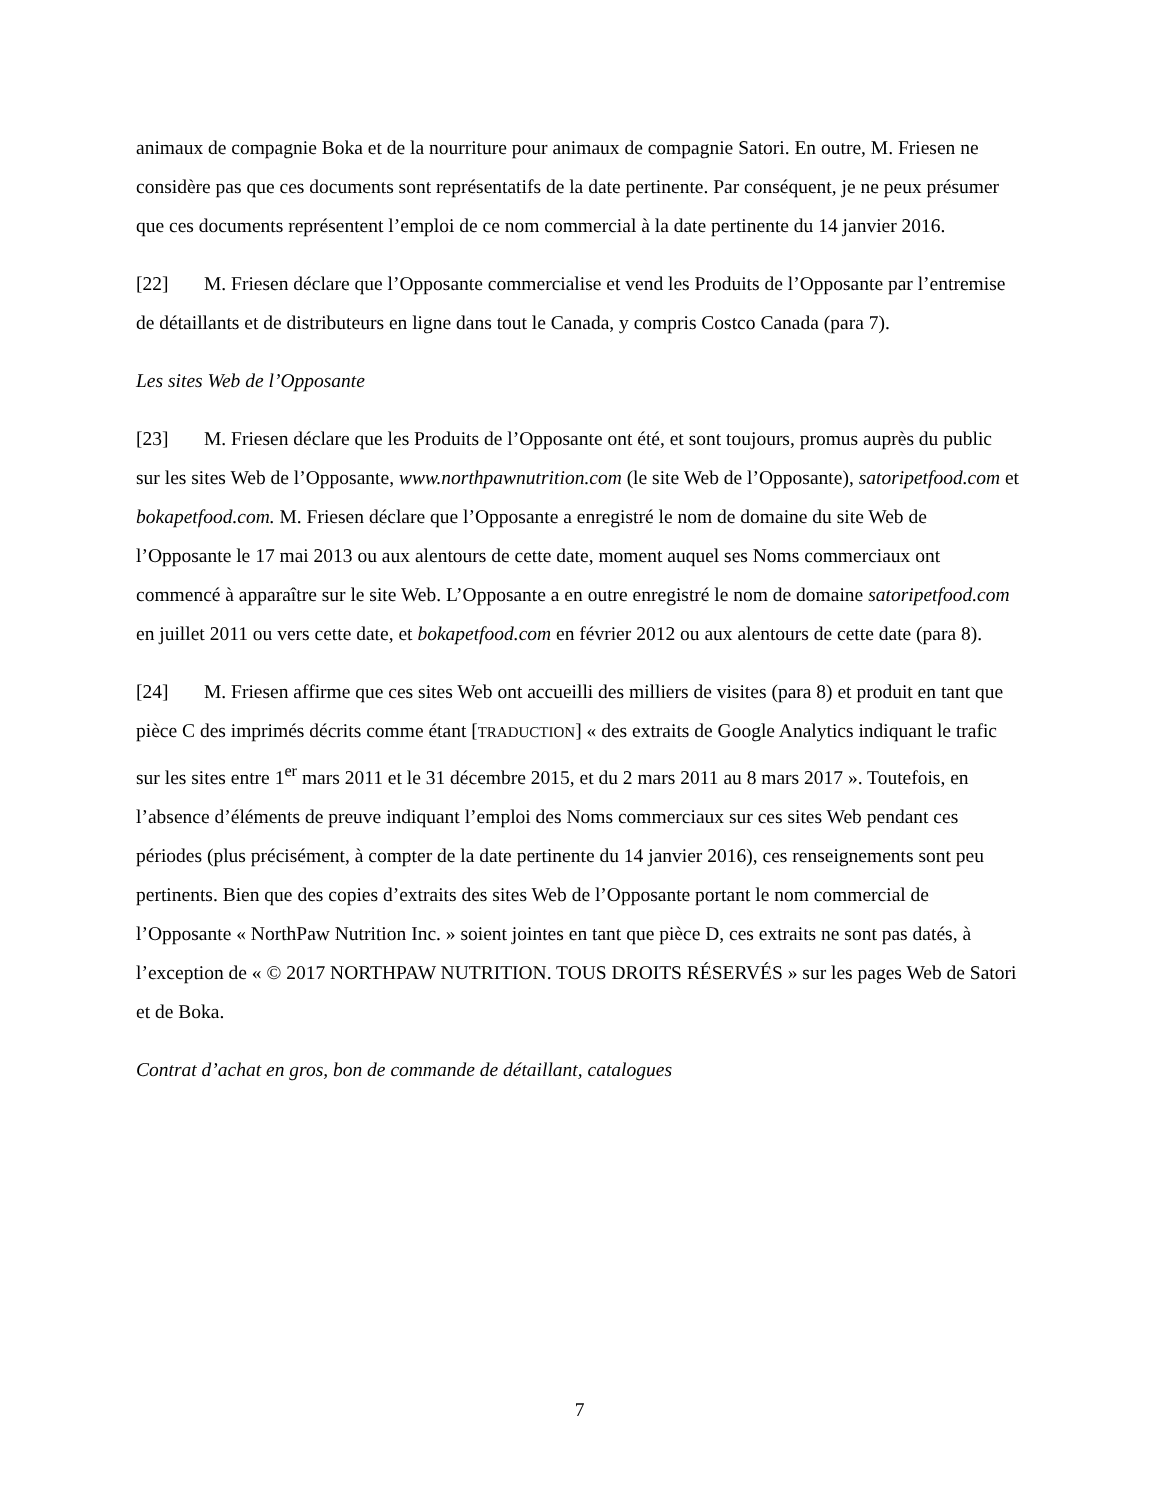animaux de compagnie Boka et de la nourriture pour animaux de compagnie Satori. En outre, M. Friesen ne considère pas que ces documents sont représentatifs de la date pertinente. Par conséquent, je ne peux présumer que ces documents représentent l’emploi de ce nom commercial à la date pertinente du 14 janvier 2016.
[22] M. Friesen déclare que l’Opposante commercialise et vend les Produits de l’Opposante par l’entremise de détaillants et de distributeurs en ligne dans tout le Canada, y compris Costco Canada (para 7).
Les sites Web de l’Opposante
[23] M. Friesen déclare que les Produits de l’Opposante ont été, et sont toujours, promus auprès du public sur les sites Web de l’Opposante, www.northpawnutrition.com (le site Web de l’Opposante), satoripetfood.com et bokapetfood.com. M. Friesen déclare que l’Opposante a enregistré le nom de domaine du site Web de l’Opposante le 17 mai 2013 ou aux alentours de cette date, moment auquel ses Noms commerciaux ont commencé à apparaître sur le site Web. L’Opposante a en outre enregistré le nom de domaine satoripetfood.com en juillet 2011 ou vers cette date, et bokapetfood.com en février 2012 ou aux alentours de cette date (para 8).
[24] M. Friesen affirme que ces sites Web ont accueilli des milliers de visites (para 8) et produit en tant que pièce C des imprimés décrits comme étant [TRADUCTION] « des extraits de Google Analytics indiquant le trafic sur les sites entre 1<sup>er</sup> mars 2011 et le 31 décembre 2015, et du 2 mars 2011 au 8 mars 2017 ». Toutefois, en l’absence d’éléments de preuve indiquant l’emploi des Noms commerciaux sur ces sites Web pendant ces périodes (plus précisément, à compter de la date pertinente du 14 janvier 2016), ces renseignements sont peu pertinents. Bien que des copies d’extraits des sites Web de l’Opposante portant le nom commercial de l’Opposante « NorthPaw Nutrition Inc. » soient jointes en tant que pièce D, ces extraits ne sont pas datés, à l’exception de « © 2017 NORTHPAW NUTRITION. TOUS DROITS RÉSERVÉS » sur les pages Web de Satori et de Boka.
Contrat d’achat en gros, bon de commande de détaillant, catalogues
7